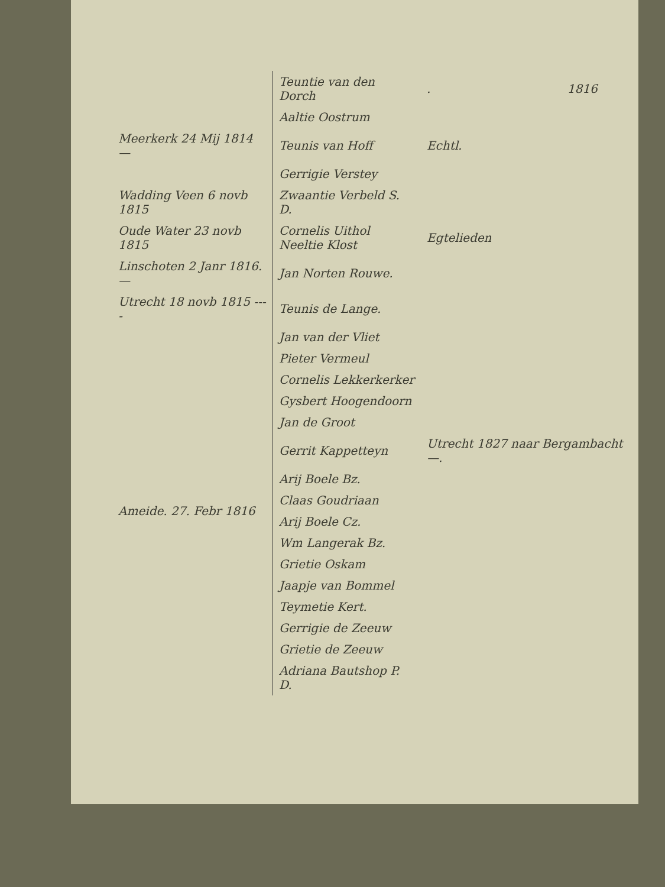| | Teuntie van den Dorch | . | 1816 |
| | Aaltie Oostrum | | |
| Meerkerk 24 Mij 1814 — | Teunis van Hoff | Echtl. | |
| | Gerrigie Verstey | | |
| Wadding Veen 6 novb 1815 | Zwaantie Verbeld S. D. | | |
| Oude Water 23 novb 1815 | Cornelis Uithol Neeltie Klost | Egtelieden | |
| Linschoten 2 Janr 1816. — | Jan Norten Rouwe. | | |
| Utrecht 18 novb 1815 ---- | Teunis de Lange. | | |
| Ameide. 27. Febr 1816 | Jan van der Vliet | | |
| | Pieter Vermeul | | |
| | Cornelis Lekkerkerker | | |
| | Gysbert Hoogendoorn | | |
| | Jan de Groot | | |
| | Gerrit Kappetteyn | Utrecht 1827 naar Bergambacht —. | |
| | Arij Boele Bz. | | |
| | Claas Goudriaan | | |
| | Arij Boele Cz. | | |
| | Wm Langerak Bz. | | |
| | Grietie Oskam | | |
| | Jaapje van Bommel | | |
| | Teymetie Kert. | | |
| | Gerrigie de Zeeuw | | |
| | Grietie de Zeeuw | | |
| | Adriana Bautshop P. D. | | |